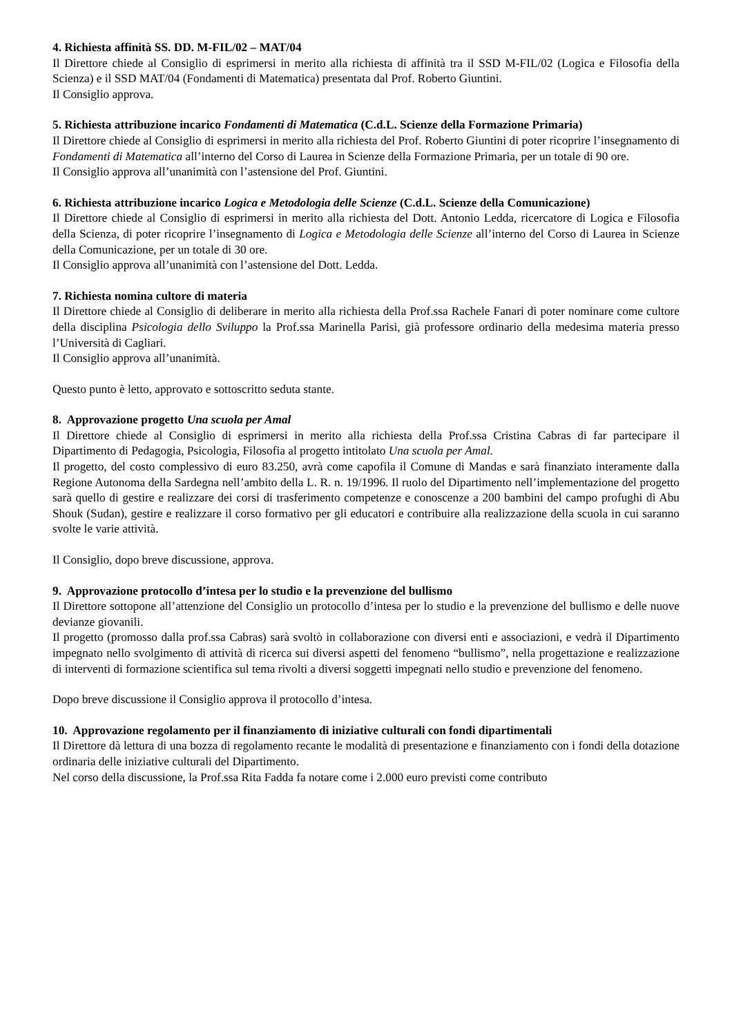4. Richiesta affinità SS. DD. M-FIL/02 – MAT/04
Il Direttore chiede al Consiglio di esprimersi in merito alla richiesta di affinità tra il SSD M-FIL/02 (Logica e Filosofia della Scienza) e il SSD MAT/04 (Fondamenti di Matematica) presentata dal Prof. Roberto Giuntini.
Il Consiglio approva.
5. Richiesta attribuzione incarico Fondamenti di Matematica (C.d.L. Scienze della Formazione Primaria)
Il Direttore chiede al Consiglio di esprimersi in merito alla richiesta del Prof. Roberto Giuntini di poter ricoprire l’insegnamento di Fondamenti di Matematica all’interno del Corso di Laurea in Scienze della Formazione Primaria, per un totale di 90 ore.
Il Consiglio approva all’unanimità con l’astensione del Prof. Giuntini.
6. Richiesta attribuzione incarico Logica e Metodologia delle Scienze (C.d.L. Scienze della Comunicazione)
Il Direttore chiede al Consiglio di esprimersi in merito alla richiesta del Dott. Antonio Ledda, ricercatore di Logica e Filosofia della Scienza, di poter ricoprire l’insegnamento di Logica e Metodologia delle Scienze all’interno del Corso di Laurea in Scienze della Comunicazione, per un totale di 30 ore.
Il Consiglio approva all’unanimità con l’astensione del Dott. Ledda.
7. Richiesta nomina cultore di materia
Il Direttore chiede al Consiglio di deliberare in merito alla richiesta della Prof.ssa Rachele Fanari di poter nominare come cultore della disciplina Psicologia dello Sviluppo la Prof.ssa Marinella Parisi, già professore ordinario della medesima materia presso l’Università di Cagliari.
Il Consiglio approva all’unanimità.
Questo punto è letto, approvato e sottoscritto seduta stante.
8. Approvazione progetto Una scuola per Amal
Il Direttore chiede al Consiglio di esprimersi in merito alla richiesta della Prof.ssa Cristina Cabras di far partecipare il Dipartimento di Pedagogia, Psicologia, Filosofia al progetto intitolato Una scuola per Amal.
Il progetto, del costo complessivo di euro 83.250, avrà come capofila il Comune di Mandas e sarà finanziato interamente dalla Regione Autonoma della Sardegna nell’ambito della L. R. n. 19/1996. Il ruolo del Dipartimento nell’implementazione del progetto sarà quello di gestire e realizzare dei corsi di trasferimento competenze e conoscenze a 200 bambini del campo profughi di Abu Shouk (Sudan), gestire e realizzare il corso formativo per gli educatori e contribuire alla realizzazione della scuola in cui saranno svolte le varie attività.
Il Consiglio, dopo breve discussione, approva.
9. Approvazione protocollo d’intesa per lo studio e la prevenzione del bullismo
Il Direttore sottopone all’attenzione del Consiglio un protocollo d’intesa per lo studio e la prevenzione del bullismo e delle nuove devianze giovanili.
Il progetto (promosso dalla prof.ssa Cabras) sarà svoltò in collaborazione con diversi enti e associazioni, e vedrà il Dipartimento impegnato nello svolgimento di attività di ricerca sui diversi aspetti del fenomeno “bullismo”, nella progettazione e realizzazione di interventi di formazione scientifica sul tema rivolti a diversi soggetti impegnati nello studio e prevenzione del fenomeno.
Dopo breve discussione il Consiglio approva il protocollo d’intesa.
10. Approvazione regolamento per il finanziamento di iniziative culturali con fondi dipartimentali
Il Direttore dà lettura di una bozza di regolamento recante le modalità di presentazione e finanziamento con i fondi della dotazione ordinaria delle iniziative culturali del Dipartimento.
Nel corso della discussione, la Prof.ssa Rita Fadda fa notare come i 2.000 euro previsti come contributo